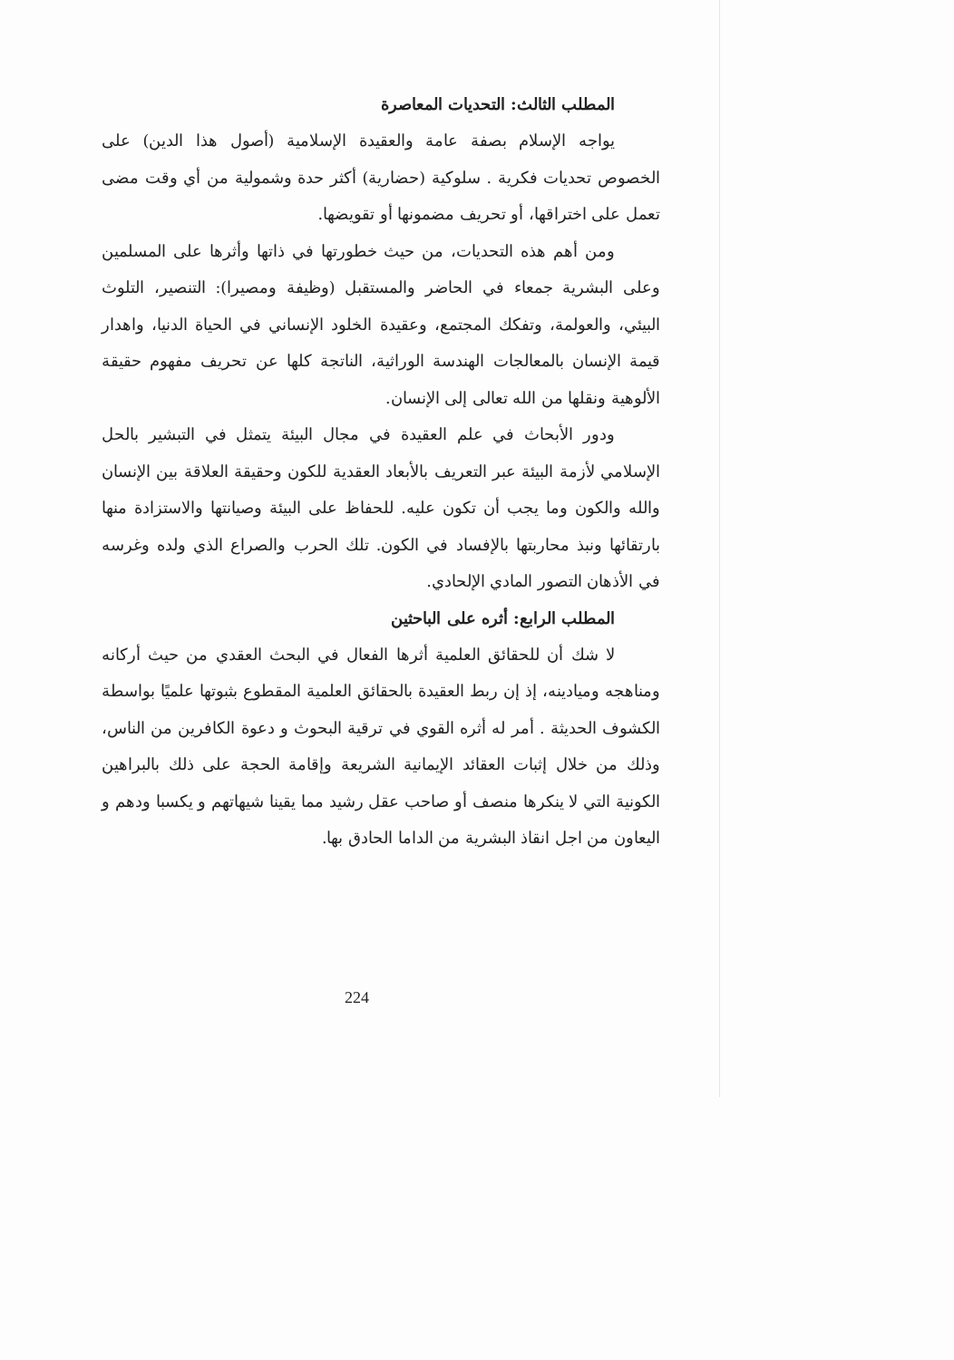المطلب الثالث: التحديات المعاصرة
يواجه الإسلام بصفة عامة والعقيدة الإسلامية (أصول هذا الدين) على الخصوص تحديات فكرية . سلوكية (حضارية) أكثر حدة وشمولية من أي وقت مضى تعمل على اختراقها، أو تحريف مضمونها أو تقويضها.
ومن أهم هذه التحديات، من حيث خطورتها في ذاتها وأثرها على المسلمين وعلى البشرية جمعاء في الحاضر والمستقبل (وظيفة ومصيرا): التنصير، التلوث البيئي، والعولمة، وتفكك المجتمع، وعقيدة الخلود الإنساني في الحياة الدنيا، واهدار قيمة الإنسان بالمعالجات الهندسة الوراثية، الناتجة كلها عن تحريف مفهوم حقيقة الألوهية ونقلها من الله تعالى إلى الإنسان.
ودور الأبحاث في علم العقيدة في مجال البيئة يتمثل في التبشير بالحل الإسلامي لأزمة البيئة عبر التعريف بالأبعاد العقدية للكون وحقيقة العلاقة بين الإنسان والله والكون وما يجب أن تكون عليه. للحفاظ على البيئة وصيانتها والاستزادة منها بارتقائها ونبذ محاربتها بالإفساد في الكون. تلك الحرب والصراع الذي ولده وغرسه في الأذهان التصور المادي الإلحادي.
المطلب الرابع: أثره على الباحثين
لا شك أن للحقائق العلمية أثرها الفعال في البحث العقدي من حيث أركانه ومناهجه وميادينه، إذ إن ربط العقيدة بالحقائق العلمية المقطوع بثبوتها علميًا بواسطة الكشوف الحديثة . أمر له أثره القوي في ترقية البحوث و دعوة الكافرين من الناس، وذلك من خلال إثبات العقائد الإيمانية الشريعة وإقامة الحجة على ذلك بالبراهين الكونية التي لا ينكرها منصف أو صاحب عقل رشيد مما يقينا شيهاتهم و يكسبا ودهم و اليعاون من اجل انقاذ البشرية من الداما الحادق بها.
224